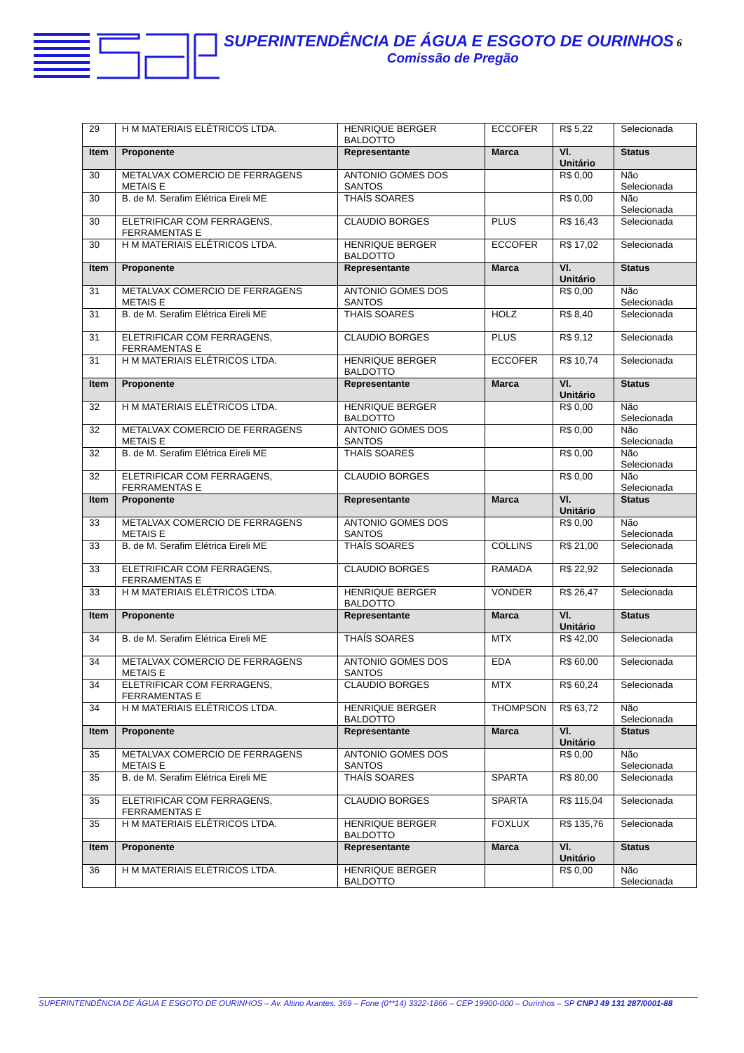SUPERINTENDÊNCIA DE ÁGUA E ESGOTO DE OURINHOS 6
Comissão de Pregão
| 29 | H M MATERIAIS ELÉTRICOS LTDA. | HENRIQUE BERGER BALDOTTO | ECCOFER | R$ 5,22 | Selecionada |
| Item | Proponente | Representante | Marca | Vl. Unitário | Status |
| 30 | METALVAX COMERCIO DE FERRAGENS METAIS E | ANTONIO GOMES DOS SANTOS | | R$ 0,00 | Não Selecionada |
| 30 | B. de M. Serafim Elétrica Eireli ME | THAÍS SOARES | | R$ 0,00 | Não Selecionada |
| 30 | ELETRIFICAR COM FERRAGENS, FERRAMENTAS E | CLAUDIO BORGES | PLUS | R$ 16,43 | Selecionada |
| 30 | H M MATERIAIS ELÉTRICOS LTDA. | HENRIQUE BERGER BALDOTTO | ECCOFER | R$ 17,02 | Selecionada |
| Item | Proponente | Representante | Marca | Vl. Unitário | Status |
| 31 | METALVAX COMERCIO DE FERRAGENS METAIS E | ANTONIO GOMES DOS SANTOS | | R$ 0,00 | Não Selecionada |
| 31 | B. de M. Serafim Elétrica Eireli ME | THAÍS SOARES | HOLZ | R$ 8,40 | Selecionada |
| 31 | ELETRIFICAR COM FERRAGENS, FERRAMENTAS E | CLAUDIO BORGES | PLUS | R$ 9,12 | Selecionada |
| 31 | H M MATERIAIS ELÉTRICOS LTDA. | HENRIQUE BERGER BALDOTTO | ECCOFER | R$ 10,74 | Selecionada |
| Item | Proponente | Representante | Marca | Vl. Unitário | Status |
| 32 | H M MATERIAIS ELÉTRICOS LTDA. | HENRIQUE BERGER BALDOTTO | | R$ 0,00 | Não Selecionada |
| 32 | METALVAX COMERCIO DE FERRAGENS METAIS E | ANTONIO GOMES DOS SANTOS | | R$ 0,00 | Não Selecionada |
| 32 | B. de M. Serafim Elétrica Eireli ME | THAÍS SOARES | | R$ 0,00 | Não Selecionada |
| 32 | ELETRIFICAR COM FERRAGENS, FERRAMENTAS E | CLAUDIO BORGES | | R$ 0,00 | Não Selecionada |
| Item | Proponente | Representante | Marca | Vl. Unitário | Status |
| 33 | METALVAX COMERCIO DE FERRAGENS METAIS E | ANTONIO GOMES DOS SANTOS | | R$ 0,00 | Não Selecionada |
| 33 | B. de M. Serafim Elétrica Eireli ME | THAÍS SOARES | COLLINS | R$ 21,00 | Selecionada |
| 33 | ELETRIFICAR COM FERRAGENS, FERRAMENTAS E | CLAUDIO BORGES | RAMADA | R$ 22,92 | Selecionada |
| 33 | H M MATERIAIS ELÉTRICOS LTDA. | HENRIQUE BERGER BALDOTTO | VONDER | R$ 26,47 | Selecionada |
| Item | Proponente | Representante | Marca | Vl. Unitário | Status |
| 34 | B. de M. Serafim Elétrica Eireli ME | THAÍS SOARES | MTX | R$ 42,00 | Selecionada |
| 34 | METALVAX COMERCIO DE FERRAGENS METAIS E | ANTONIO GOMES DOS SANTOS | EDA | R$ 60,00 | Selecionada |
| 34 | ELETRIFICAR COM FERRAGENS, FERRAMENTAS E | CLAUDIO BORGES | MTX | R$ 60,24 | Selecionada |
| 34 | H M MATERIAIS ELÉTRICOS LTDA. | HENRIQUE BERGER BALDOTTO | THOMPSON | R$ 63,72 | Não Selecionada |
| Item | Proponente | Representante | Marca | Vl. Unitário | Status |
| 35 | METALVAX COMERCIO DE FERRAGENS METAIS E | ANTONIO GOMES DOS SANTOS | | R$ 0,00 | Não Selecionada |
| 35 | B. de M. Serafim Elétrica Eireli ME | THAÍS SOARES | SPARTA | R$ 80,00 | Selecionada |
| 35 | ELETRIFICAR COM FERRAGENS, FERRAMENTAS E | CLAUDIO BORGES | SPARTA | R$ 115,04 | Selecionada |
| 35 | H M MATERIAIS ELÉTRICOS LTDA. | HENRIQUE BERGER BALDOTTO | FOXLUX | R$ 135,76 | Selecionada |
| Item | Proponente | Representante | Marca | Vl. Unitário | Status |
| 36 | H M MATERIAIS ELÉTRICOS LTDA. | HENRIQUE BERGER BALDOTTO | | R$ 0,00 | Não Selecionada |
SUPERINTENDÊNCIA DE ÁGUA E ESGOTO DE OURINHOS – Av. Altino Arantes, 369 – Fone (0**14) 3322-1866 – CEP 19900-000 – Ourinhos – SP CNPJ 49 131 287/0001-88